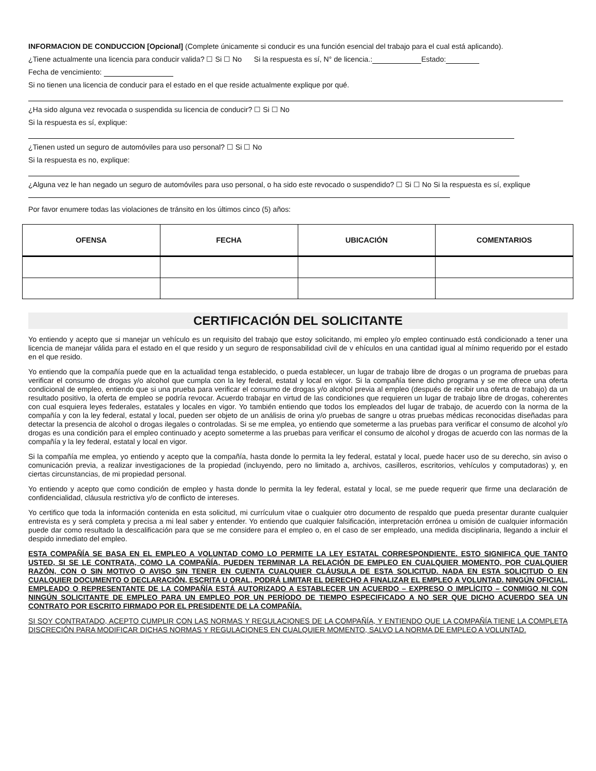INFORMACION DE CONDUCCION [Opcional] (Complete únicamente si conducir es una función esencial del trabajo para el cual está aplicando).
¿Tiene actualmente una licencia para conducir valida? ☐ Si ☐ No Si la respuesta es sí, N° de licencia.: Estado:
Fecha de vencimiento:
Si no tienen una licencia de conducir para el estado en el que reside actualmente explique por qué.
¿Ha sido alguna vez revocada o suspendida su licencia de conducir? ☐ Si ☐ No
Si la respuesta es sí, explique:
¿Tienen usted un seguro de automóviles para uso personal? ☐ Si ☐ No
Si la respuesta es no, explique:
¿Alguna vez le han negado un seguro de automóviles para uso personal, o ha sido este revocado o suspendido? ☐ Si ☐ No Si la respuesta es sí, explique
Por favor enumere todas las violaciones de tránsito en los últimos cinco (5) años:
| OFENSA | FECHA | UBICACIÓN | COMENTARIOS |
| --- | --- | --- | --- |
CERTIFICACIÓN DEL SOLICITANTE
Yo entiendo y acepto que si manejar un vehículo es un requisito del trabajo que estoy solicitando, mi empleo y/o empleo continuado está condicionado a tener una licencia de manejar válida para el estado en el que resido y un seguro de responsabilidad civil de v ehículos en una cantidad igual al mínimo requerido por el estado en el que resido.
Yo entiendo que la compañía puede que en la actualidad tenga establecido, o pueda establecer, un lugar de trabajo libre de drogas o un programa de pruebas para verificar el consumo de drogas y/o alcohol que cumpla con la ley federal, estatal y local en vigor. Si la compañía tiene dicho programa y se me ofrece una oferta condicional de empleo, entiendo que si una prueba para verificar el consumo de drogas y/o alcohol previa al empleo (después de recibir una oferta de trabajo) da un resultado positivo, la oferta de empleo se podría revocar. Acuerdo trabajar en virtud de las condiciones que requieren un lugar de trabajo libre de drogas, coherentes con cual esquiera leyes federales, estatales y locales en vigor. Yo también entiendo que todos los empleados del lugar de trabajo, de acuerdo con la norma de la compañía y con la ley federal, estatal y local, pueden ser objeto de un análisis de orina y/o pruebas de sangre u otras pruebas médicas reconocidas diseñadas para detectar la presencia de alcohol o drogas ilegales o controladas. Si se me emplea, yo entiendo que someterme a las pruebas para verificar el consumo de alcohol y/o drogas es una condición para el empleo continuado y acepto someterme a las pruebas para verificar el consumo de alcohol y drogas de acuerdo con las normas de la compañía y la ley federal, estatal y local en vigor.
Si la compañía me emplea, yo entiendo y acepto que la compañía, hasta donde lo permita la ley federal, estatal y local, puede hacer uso de su derecho, sin aviso o comunicación previa, a realizar investigaciones de la propiedad (incluyendo, pero no limitado a, archivos, casilleros, escritorios, vehículos y computadoras) y, en ciertas circunstancias, de mi propiedad personal.
Yo entiendo y acepto que como condición de empleo y hasta donde lo permita la ley federal, estatal y local, se me puede requerir que firme una declaración de confidencialidad, cláusula restrictiva y/o de conflicto de intereses.
Yo certifico que toda la información contenida en esta solicitud, mi currículum vitae o cualquier otro documento de respaldo que pueda presentar durante cualquier entrevista es y será completa y precisa a mi leal saber y entender. Yo entiendo que cualquier falsificación, interpretación errónea u omisión de cualquier información puede dar como resultado la descalificación para que se me considere para el empleo o, en el caso de ser empleado, una medida disciplinaria, llegando a incluir el despido inmediato del empleo.
ESTA COMPAÑÍA SE BASA EN EL EMPLEO A VOLUNTAD COMO LO PERMITE LA LEY ESTATAL CORRESPONDIENTE. ESTO SIGNIFICA QUE TANTO USTED, SI SE LE CONTRATA, COMO LA COMPAÑÍA, PUEDEN TERMINAR LA RELACIÓN DE EMPLEO EN CUALQUIER MOMENTO, POR CUALQUIER RAZÓN, CON O SIN MOTIVO O AVISO SIN TENER EN CUENTA CUALQUIER CLÁUSULA DE ESTA SOLICITUD. NADA EN ESTA SOLICITUD O EN CUALQUIER DOCUMENTO O DECLARACIÓN, ESCRITA U ORAL, PODRÁ LIMITAR EL DERECHO A FINALIZAR EL EMPLEO A VOLUNTAD. NINGÚN OFICIAL, EMPLEADO O REPRESENTANTE DE LA COMPAÑÍA ESTÁ AUTORIZADO A ESTABLECER UN ACUERDO – EXPRESO O IMPLÍCITO – CONMIGO NI CON NINGÚN SOLICITANTE DE EMPLEO PARA UN EMPLEO POR UN PERÍODO DE TIEMPO ESPECIFICADO A NO SER QUE DICHO ACUERDO SEA UN CONTRATO POR ESCRITO FIRMADO POR EL PRESIDENTE DE LA COMPAÑÍA.
SI SOY CONTRATADO, ACEPTO CUMPLIR CON LAS NORMAS Y REGULACIONES DE LA COMPAÑÍA, Y ENTIENDO QUE LA COMPAÑÍA TIENE LA COMPLETA DISCRECIÓN PARA MODIFICAR DICHAS NORMAS Y REGULACIONES EN CUALQUIER MOMENTO, SALVO LA NORMA DE EMPLEO A VOLUNTAD.